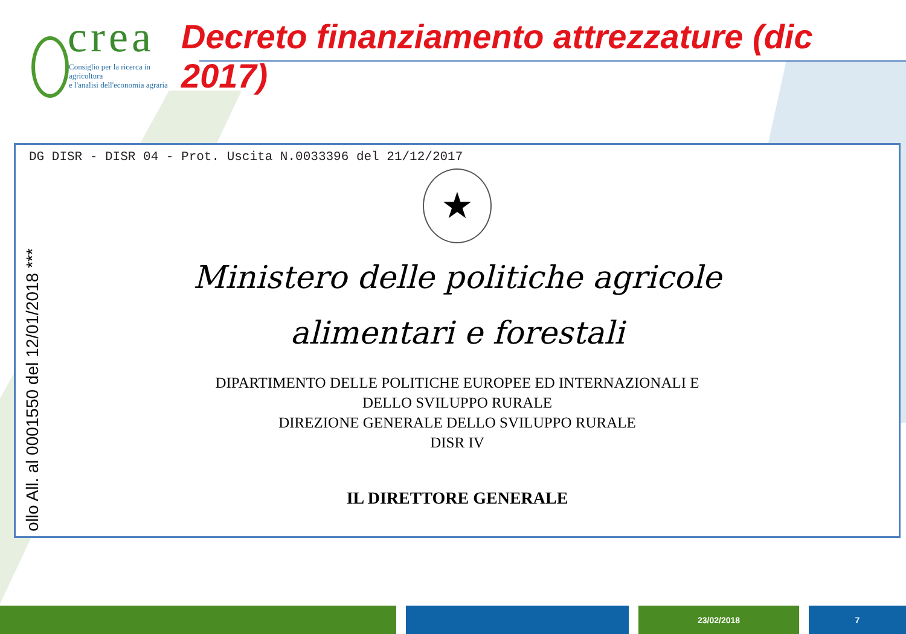crea
Consiglio per la ricerca in agricoltura
e l'analisi dell'economia agraria
Decreto finanziamento attrezzature (dic 2017)
DG DISR - DISR 04 - Prot. Uscita N.0033396 del 21/12/2017
ollo All. al 0001550 del 12/01/2018 ***
★
Ministero delle politiche agricole
alimentari e forestali
DIPARTIMENTO DELLE POLITICHE EUROPEE ED INTERNAZIONALI E
DELLO SVILUPPO RURALE
DIREZIONE GENERALE DELLO SVILUPPO RURALE
DISR IV
IL DIRETTORE GENERALE
23/02/2018 7